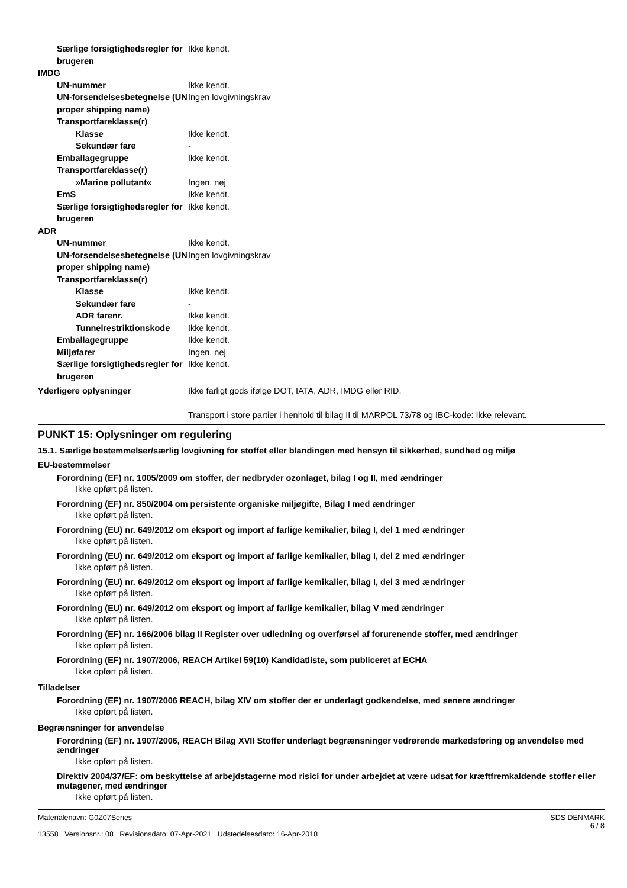Særlige forsigtighedsregler for brugeren
Ikke kendt.
IMDG
UN-nummer Ikke kendt.
UN-forsendelsesbetegnelse (UN proper shipping name)
Ingen lovgivningskrav
Transportfareklasse(r)
Klasse Ikke kendt.
Sekundær fare -
Emballagegruppe Ikke kendt.
Transportfareklasse(r)
»Marine pollutant« Ingen, nej
EmS Ikke kendt.
Særlige forsigtighedsregler for brugeren
Ikke kendt.
ADR
UN-nummer Ikke kendt.
UN-forsendelsesbetegnelse (UN proper shipping name)
Ingen lovgivningskrav
Transportfareklasse(r)
Klasse Ikke kendt.
Sekundær fare -
ADR farenr. Ikke kendt.
Tunnelrestriktionskode
Ikke kendt.
Emballagegruppe Ikke kendt.
Miljøfarer Ingen, nej
Særlige forsigtighedsregler for brugeren
Ikke kendt.
Yderligere oplysninger Ikke farligt gods ifølge DOT, IATA, ADR, IMDG eller RID.
Transport i store partier i henhold til bilag II til MARPOL 73/78 og IBC-kode: Ikke relevant.
PUNKT 15: Oplysninger om regulering
15.1. Særlige bestemmelser/særlig lovgivning for stoffet eller blandingen med hensyn til sikkerhed, sundhed og miljø
EU-bestemmelser
Forordning (EF) nr. 1005/2009 om stoffer, der nedbryder ozonlaget, bilag I og II, med ændringer
Ikke opført på listen.
Forordning (EF) nr. 850/2004 om persistente organiske miljøgifte, Bilag I med ændringer
Ikke opført på listen.
Forordning (EU) nr. 649/2012 om eksport og import af farlige kemikalier, bilag I, del 1 med ændringer
Ikke opført på listen.
Forordning (EU) nr. 649/2012 om eksport og import af farlige kemikalier, bilag I, del 2 med ændringer
Ikke opført på listen.
Forordning (EU) nr. 649/2012 om eksport og import af farlige kemikalier, bilag I, del 3 med ændringer
Ikke opført på listen.
Forordning (EU) nr. 649/2012 om eksport og import af farlige kemikalier, bilag V med ændringer
Ikke opført på listen.
Forordning (EF) nr. 166/2006 bilag II Register over udledning og overførsel af forurenende stoffer, med ændringer
Ikke opført på listen.
Forordning (EF) nr. 1907/2006, REACH Artikel 59(10) Kandidatliste, som publiceret af ECHA
Ikke opført på listen.
Tilladelser
Forordning (EF) nr. 1907/2006 REACH, bilag XIV om stoffer der er underlagt godkendelse, med senere ændringer
Ikke opført på listen.
Begrænsninger for anvendelse
Forordning (EF) nr. 1907/2006, REACH Bilag XVII Stoffer underlagt begrænsninger vedrørende markedsføring og anvendelse med ændringer
Ikke opført på listen.
Direktiv 2004/37/EF: om beskyttelse af arbejdstagerne mod risici for under arbejdet at være udsat for kræftfremkaldende stoffer eller mutagener, med ændringer
Ikke opført på listen.
Materialenavn: G0Z07Series
13558 Versionsnr.: 08 Revisionsdato: 07-Apr-2021 Udstedelsesdato: 16-Apr-2018
SDS DENMARK
6 / 8